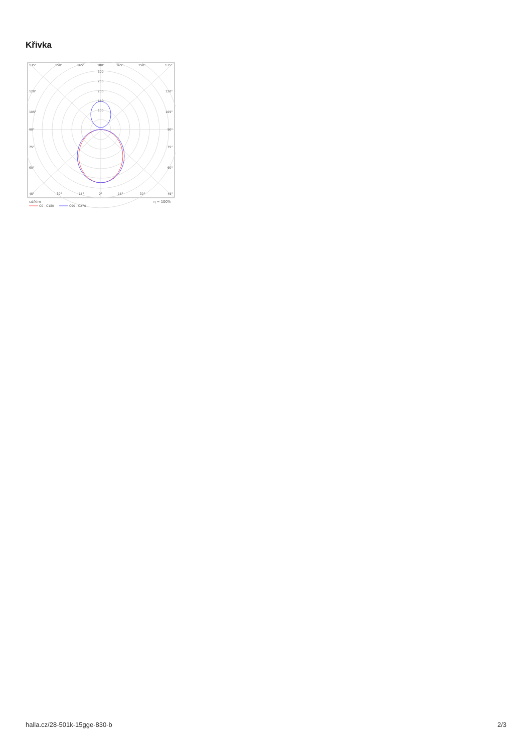Křivka
135°
150°
165°
180°
165°
150°
135°
300
250
200
150
100
120°
120°
105°
105°
90°
90°
75°
75°
60°
60°
45°
30°
15°
0°
15°
30°
45°
cd/klm
η = 100%
C0 - C180
C90 - C270
halla.cz/28-501k-15gge-830-b 2/3